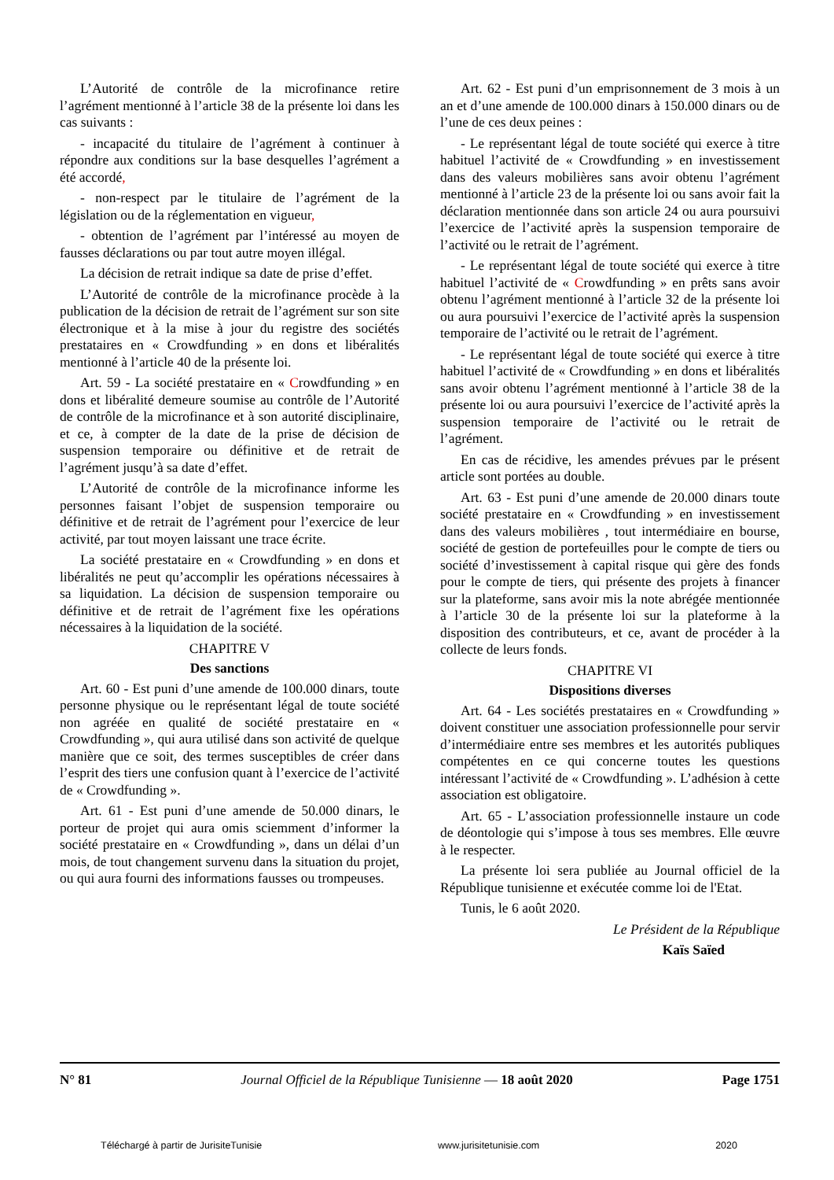L’Autorité de contrôle de la microfinance retire l’agrément mentionné à l’article 38 de la présente loi dans les cas suivants :
- incapacité du titulaire de l’agrément à continuer à répondre aux conditions sur la base desquelles l’agrément a été accordé,
- non-respect par le titulaire de l’agrément de la législation ou de la réglementation en vigueur,
- obtention de l’agrément par l’intéressé au moyen de fausses déclarations ou par tout autre moyen illégal.
La décision de retrait indique sa date de prise d’effet.
L’Autorité de contrôle de la microfinance procède à la publication de la décision de retrait de l’agrément sur son site électronique et à la mise à jour du registre des sociétés prestataires en « Crowdfunding » en dons et libéralités mentionné à l’article 40 de la présente loi.
Art. 59 - La société prestataire en « Crowdfunding » en dons et libéralité demeure soumise au contrôle de l’Autorité de contrôle de la microfinance et à son autorité disciplinaire, et ce, à compter de la date de la prise de décision de suspension temporaire ou définitive et de retrait de l’agrément jusqu’à sa date d’effet.
L’Autorité de contrôle de la microfinance informe les personnes faisant l’objet de suspension temporaire ou définitive et de retrait de l’agrément pour l’exercice de leur activité, par tout moyen laissant une trace écrite.
La société prestataire en « Crowdfunding » en dons et libéralités ne peut qu’accomplir les opérations nécessaires à sa liquidation. La décision de suspension temporaire ou définitive et de retrait de l’agrément fixe les opérations nécessaires à la liquidation de la société.
CHAPITRE V
Des sanctions
Art. 60 - Est puni d’une amende de 100.000 dinars, toute personne physique ou le représentant légal de toute société non agréée en qualité de société prestataire en « Crowdfunding », qui aura utilisé dans son activité de quelque manière que ce soit, des termes susceptibles de créer dans l’esprit des tiers une confusion quant à l’exercice de l’activité de « Crowdfunding ».
Art. 61 - Est puni d’une amende de 50.000 dinars, le porteur de projet qui aura omis sciemment d’informer la société prestataire en « Crowdfunding », dans un délai d’un mois, de tout changement survenu dans la situation du projet, ou qui aura fourni des informations fausses ou trompeuses.
Art. 62 - Est puni d’un emprisonnement de 3 mois à un an et d’une amende de 100.000 dinars à 150.000 dinars ou de l’une de ces deux peines :
- Le représentant légal de toute société qui exerce à titre habituel l’activité de « Crowdfunding » en investissement dans des valeurs mobilières sans avoir obtenu l’agrément mentionné à l’article 23 de la présente loi ou sans avoir fait la déclaration mentionnée dans son article 24 ou aura poursuivi l’exercice de l’activité après la suspension temporaire de l’activité ou le retrait de l’agrément.
- Le représentant légal de toute société qui exerce à titre habituel l’activité de « Crowdfunding » en prêts sans avoir obtenu l’agrément mentionné à l’article 32 de la présente loi ou aura poursuivi l’exercice de l’activité après la suspension temporaire de l’activité ou le retrait de l’agrément.
- Le représentant légal de toute société qui exerce à titre habituel l’activité de « Crowdfunding » en dons et libéralités sans avoir obtenu l’agrément mentionné à l’article 38 de la présente loi ou aura poursuivi l’exercice de l’activité après la suspension temporaire de l’activité ou le retrait de l’agrément.
En cas de récidive, les amendes prévues par le présent article sont portées au double.
Art. 63 - Est puni d’une amende de 20.000 dinars toute société prestataire en « Crowdfunding » en investissement dans des valeurs mobilières , tout intermédiaire en bourse, société de gestion de portefeuilles pour le compte de tiers ou société d’investissement à capital risque qui gère des fonds pour le compte de tiers, qui présente des projets à financer sur la plateforme, sans avoir mis la note abrégée mentionnée à l’article 30 de la présente loi sur la plateforme à la disposition des contributeurs, et ce, avant de procéder à la collecte de leurs fonds.
CHAPITRE VI
Dispositions diverses
Art. 64 - Les sociétés prestataires en « Crowdfunding » doivent constituer une association professionnelle pour servir d’intermédiaire entre ses membres et les autorités publiques compétentes en ce qui concerne toutes les questions intéressant l’activité de « Crowdfunding ». L’adhésion à cette association est obligatoire.
Art. 65 - L’association professionnelle instaure un code de déontologie qui s’impose à tous ses membres. Elle œuvre à le respecter.
La présente loi sera publiée au Journal officiel de la République tunisienne et exécutée comme loi de l'Etat.
Tunis, le 6 août 2020.
Le Président de la République
Kaïs Saïed
N° 81 Journal Officiel de la République Tunisienne — 18 août 2020 Page 1751
Téléchargé à partir de JurisiteTunisie www.jurisitetunisie.com 2020